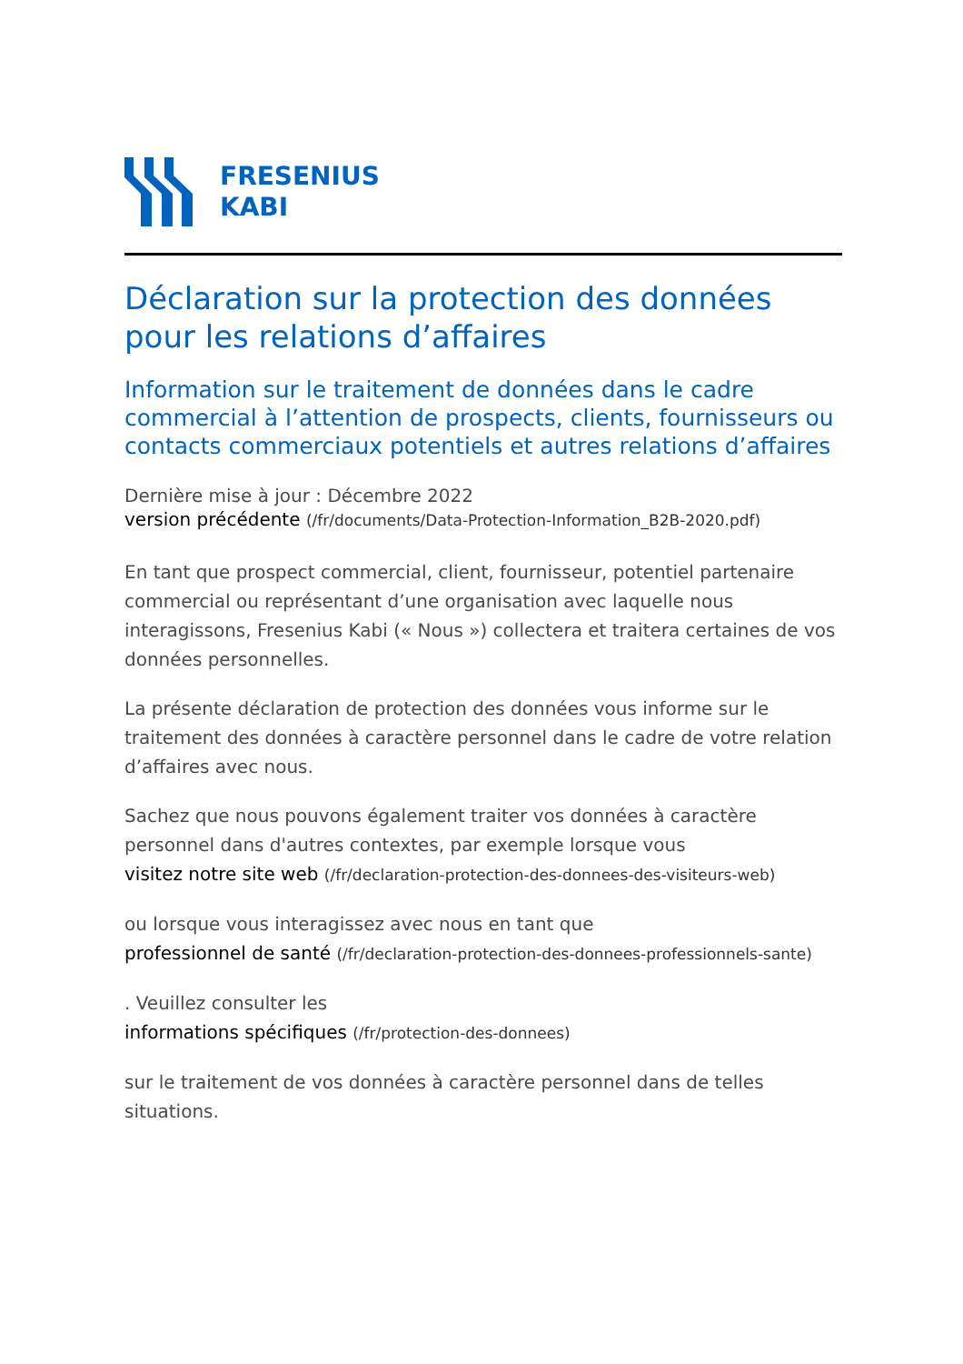FRESENIUS
KABI
Déclaration sur la protection des données pour les relations d’affaires
Information sur le traitement de données dans le cadre commercial à l’attention de prospects, clients, fournisseurs ou contacts commerciaux potentiels et autres relations d’affaires
Dernière mise à jour : Décembre 2022
version précédente (/fr/documents/Data-Protection-Information_B2B-2020.pdf)
En tant que prospect commercial, client, fournisseur, potentiel partenaire commercial ou représentant d’une organisation avec laquelle nous interagissons, Fresenius Kabi (« Nous ») collectera et traitera certaines de vos données personnelles.
La présente déclaration de protection des données vous informe sur le traitement des données à caractère personnel dans le cadre de votre relation d’affaires avec nous.
Sachez que nous pouvons également traiter vos données à caractère personnel dans d'autres contextes, par exemple lorsque vous
visitez notre site web (/fr/declaration-protection-des-donnees-des-visiteurs-web)
ou lorsque vous interagissez avec nous en tant que
professionnel de santé (/fr/declaration-protection-des-donnees-professionnels-sante)
. Veuillez consulter les
informations spécifiques (/fr/protection-des-donnees)
sur le traitement de vos données à caractère personnel dans de telles situations.